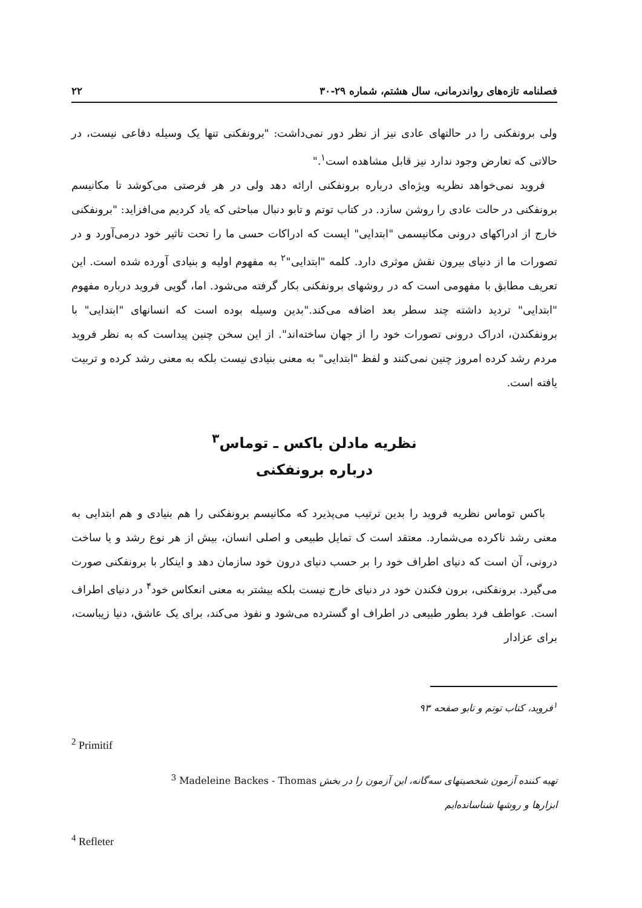فصلنامه تازه‌های رواندرمانی، سال هشتم، شماره ۲۹-۳۰ ۲۲
ولی برونفکنی را در حالتهای عادی نیز از نظر دور نمی‌داشت: "برونفکنی تنها یک وسیله دفاعی نیست، در حالاتی که تعارض وجود ندارد نیز قابل مشاهده است<sup>۱</sup>."
فروید نمی‌خواهد نظریه ویژه‌ای درباره برونفکنی ارائه دهد ولی در هر فرصتی می‌کوشد تا مکانیسم برونفکنی در حالت عادی را روشن سازد. در کتاب توتم و تابو دنبال مباحثی که یاد کردیم می‌افزاید: "برونفکنی خارج از ادراکهای درونی مکانیسمی "ابتدایی" ایست که ادراکات حسی ما را تحت تاثیر خود درمی‌آورد و در تصورات ما از دنیای بیرون نقش موثری دارد. کلمه "ابتدایی"<sup>۲</sup> به مفهوم اولیه و بنیادی آورده شده است. این تعریف مطابق با مفهومی است که در روشهای برونفکنی بکار گرفته می‌شود. اما، گویی فروید درباره مفهوم "ابتدایی" تردید داشته چند سطر بعد اضافه می‌کند."بدین وسیله بوده است که انسانهای "ابتدایی" با برونفکندن، ادراک درونی تصورات خود را از جهان ساخته‌اند". از این سخن چنین پیداست که به نظر فروید مردم رشد کرده امروز چنین نمی‌کنند و لفظ "ابتدایی" به معنی بنیادی نیست بلکه به معنی رشد کرده و تربیت یافته است.
نظریه مادلن باکس ـ توماس<sup>۳</sup>
درباره برونفکنی
باکس توماس نظریه فروید را بدین ترتیب می‌پذیرد که مکانیسم برونفکنی را هم بنیادی و هم ابتدایی به معنی رشد ناکرده می‌شمارد. معتقد است ک تمایل طبیعی و اصلی انسان، بیش از هر نوع رشد و یا ساخت درونی، آن است که دنیای اطراف خود را بر حسب دنیای درون خود سازمان دهد و اینکار با برونفکنی صورت می‌گیرد. برونفکنی، برون فکندن خود در دنیای خارج نیست بلکه بیشتر به معنی انعکاس خود<sup>۴</sup> در دنیای اطراف است. عواطف فرد بطور طبیعی در اطراف او گسترده می‌شود و نفوذ می‌کند، برای یک عاشق، دنیا زیباست، برای عزادار
<sup>۱</sup> فروید، کتاب توتم و تابو صفحه ۹۳
<sup>2</sup> Primitif
تهیه کننده آزمون شخصیتهای سه‌گانه، این آزمون را در بخش <sup>3</sup> Madeleine Backes - Thomas
ابزارها و روشها شناسانده‌ایم
<sup>4</sup> Refleter